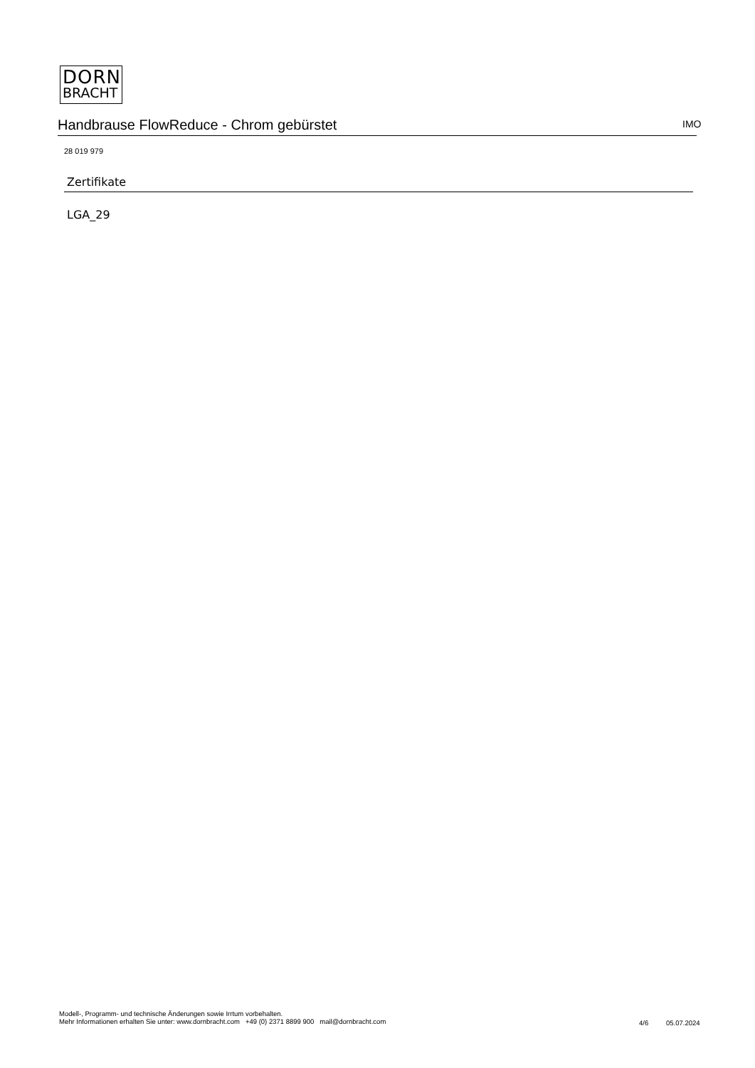DORN
BRACHT
Handbrause FlowReduce - Chrom gebürstet IMO
28 019 979
Zertifikate
LGA_29
Modell-, Programm- und technische Änderungen sowie Irrtum vorbehalten.
Mehr Informationen erhalten Sie unter: www.dornbracht.com +49 (0) 2371 8899 900 mail@dornbracht.com
4/6 05.07.2024